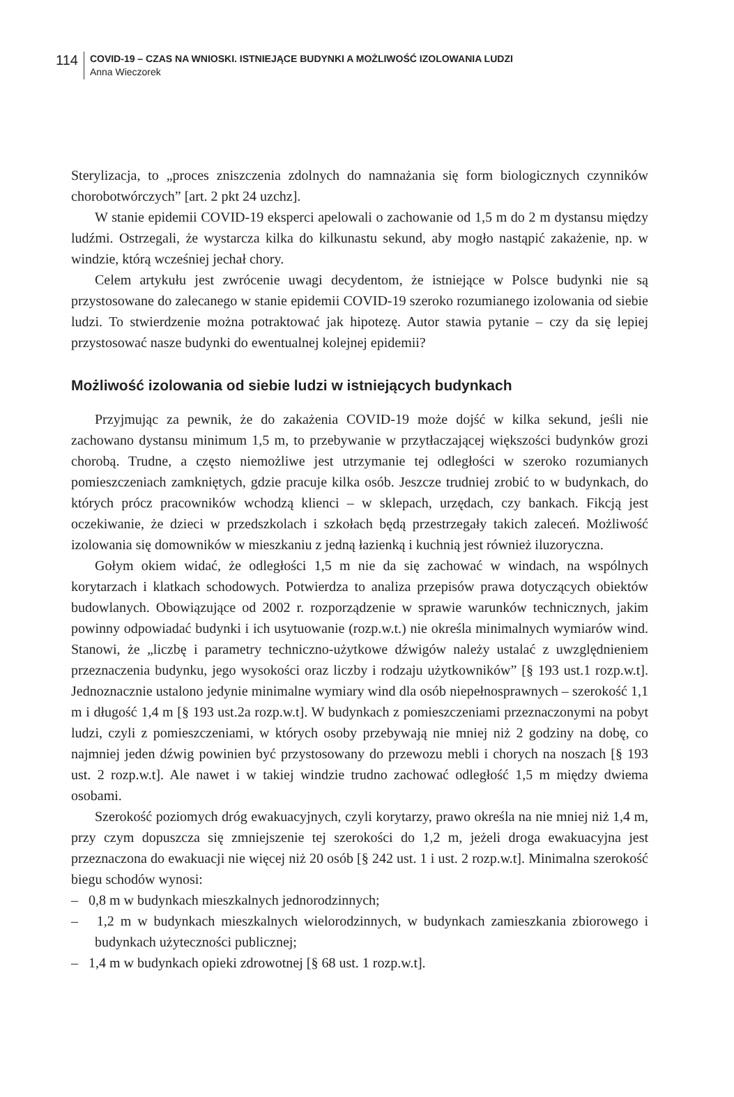114
COVID-19 – CZAS NA WNIOSKI. ISTNIEJĄCE BUDYNKI A MOŻLIWOŚĆ IZOLOWANIA LUDZI
Anna Wieczorek
Sterylizacja, to „proces zniszczenia zdolnych do namnażania się form biologicznych czynników chorobotwórczych” [art. 2 pkt 24 uzchz].
W stanie epidemii COVID-19 eksperci apelowali o zachowanie od 1,5 m do 2 m dystansu między ludźmi. Ostrzegali, że wystarcza kilka do kilkunastu sekund, aby mogło nastąpić zakażenie, np. w windzie, którą wcześniej jechał chory.
Celem artykułu jest zwrócenie uwagi decydentom, że istniejące w Polsce budynki nie są przystosowane do zalecanego w stanie epidemii COVID-19 szeroko rozumianego izolowania od siebie ludzi. To stwierdzenie można potraktować jak hipotezę. Autor stawia pytanie – czy da się lepiej przystosować nasze budynki do ewentualnej kolejnej epidemii?
Możliwość izolowania od siebie ludzi w istniejących budynkach
Przyjmując za pewnik, że do zakażenia COVID-19 może dojść w kilka sekund, jeśli nie zachowano dystansu minimum 1,5 m, to przebywanie w przytłaczającej większości budynków grozi chorobą. Trudne, a często niemożliwe jest utrzymanie tej odległości w szeroko rozumianych pomieszczeniach zamkniętych, gdzie pracuje kilka osób. Jeszcze trudniej zrobić to w budynkach, do których prócz pracowników wchodzą klienci – w sklepach, urzędach, czy bankach. Fikcją jest oczekiwanie, że dzieci w przedszkolach i szkołach będą przestrzegały takich zaleceń. Możliwość izolowania się domowników w mieszkaniu z jedną łazienką i kuchnią jest również iluzoryczna.
Gołym okiem widać, że odległości 1,5 m nie da się zachować w windach, na wspólnych korytarzach i klatkach schodowych. Potwierdza to analiza przepisów prawa dotyczących obiektów budowlanych. Obowiązujące od 2002 r. rozporządzenie w sprawie warunków technicznych, jakim powinny odpowiadać budynki i ich usytuowanie (rozp.w.t.) nie określa minimalnych wymiarów wind. Stanowi, że „liczbę i parametry techniczno-użytkowe dźwigów należy ustalać z uwzględnieniem przeznaczenia budynku, jego wysokości oraz liczby i rodzaju użytkowników” [§ 193 ust.1 rozp.w.t]. Jednoznacznie ustalono jedynie minimalne wymiary wind dla osób niepełnosprawnych – szerokość 1,1 m i długość 1,4 m [§ 193 ust.2a rozp.w.t]. W budynkach z pomieszczeniami przeznaczonymi na pobyt ludzi, czyli z pomieszczeniami, w których osoby przebywają nie mniej niż 2 godziny na dobę, co najmniej jeden dźwig powinien być przystosowany do przewozu mebli i chorych na noszach [§ 193 ust. 2 rozp.w.t]. Ale nawet i w takiej windzie trudno zachować odległość 1,5 m między dwiema osobami.
Szerokość poziomych dróg ewakuacyjnych, czyli korytarzy, prawo określa na nie mniej niż 1,4 m, przy czym dopuszcza się zmniejszenie tej szerokości do 1,2 m, jeżeli droga ewakuacyjna jest przeznaczona do ewakuacji nie więcej niż 20 osób [§ 242 ust. 1 i ust. 2 rozp.w.t]. Minimalna szerokość biegu schodów wynosi:
– 0,8 m w budynkach mieszkalnych jednorodzinnych;
– 1,2 m w budynkach mieszkalnych wielorodzinnych, w budynkach zamieszkania zbiorowego i budynkach użyteczności publicznej;
– 1,4 m w budynkach opieki zdrowotnej [§ 68 ust. 1 rozp.w.t].